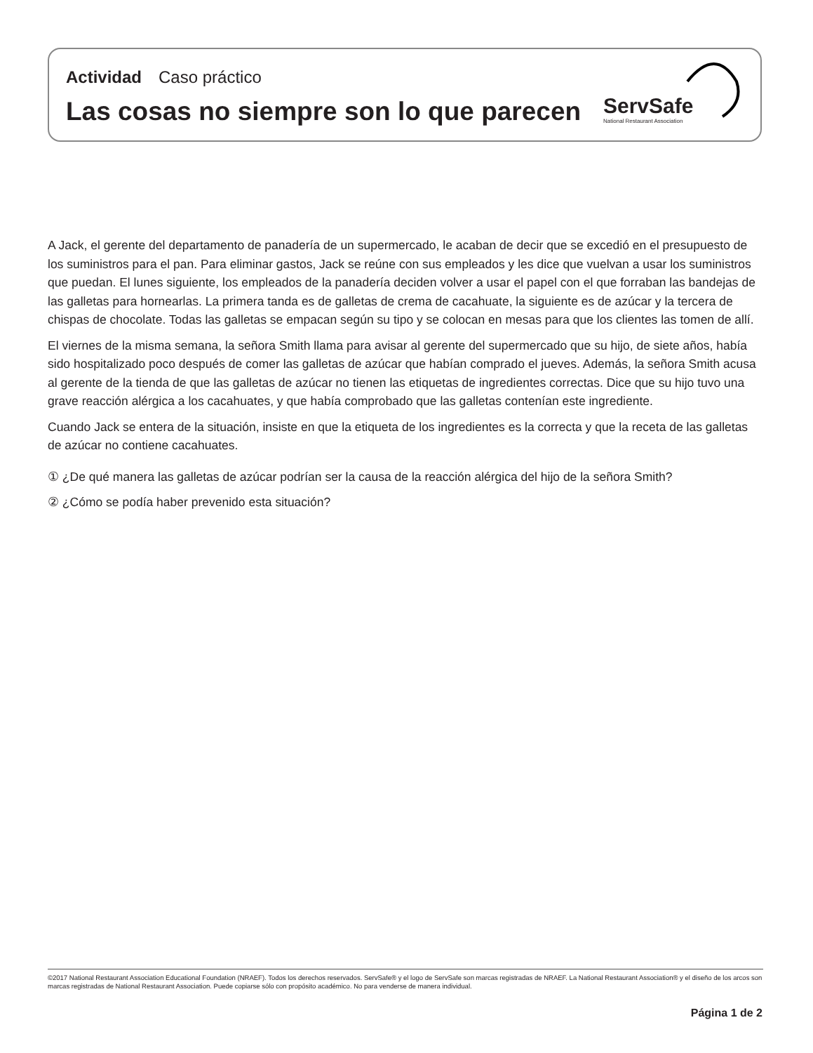Actividad Caso práctico
Las cosas no siempre son lo que parecen
ServSafe
National Restaurant Association
A Jack, el gerente del departamento de panadería de un supermercado, le acaban de decir que se excedió en el presupuesto de los suministros para el pan. Para eliminar gastos, Jack se reúne con sus empleados y les dice que vuelvan a usar los suministros que puedan. El lunes siguiente, los empleados de la panadería deciden volver a usar el papel con el que forraban las bandejas de las galletas para hornearlas. La primera tanda es de galletas de crema de cacahuate, la siguiente es de azúcar y la tercera de chispas de chocolate. Todas las galletas se empacan según su tipo y se colocan en mesas para que los clientes las tomen de allí.
El viernes de la misma semana, la señora Smith llama para avisar al gerente del supermercado que su hijo, de siete años, había sido hospitalizado poco después de comer las galletas de azúcar que habían comprado el jueves. Además, la señora Smith acusa al gerente de la tienda de que las galletas de azúcar no tienen las etiquetas de ingredientes correctas. Dice que su hijo tuvo una grave reacción alérgica a los cacahuates, y que había comprobado que las galletas contenían este ingrediente.
Cuando Jack se entera de la situación, insiste en que la etiqueta de los ingredientes es la correcta y que la receta de las galletas de azúcar no contiene cacahuates.
① ¿De qué manera las galletas de azúcar podrían ser la causa de la reacción alérgica del hijo de la señora Smith?
② ¿Cómo se podía haber prevenido esta situación?
©2017 National Restaurant Association Educational Foundation (NRAEF). Todos los derechos reservados. ServSafe® y el logo de ServSafe son marcas registradas de NRAEF. La National Restaurant Association® y el diseño de los arcos son marcas registradas de National Restaurant Association. Puede copiarse sólo con propósito académico. No para venderse de manera individual.
Página 1 de 2